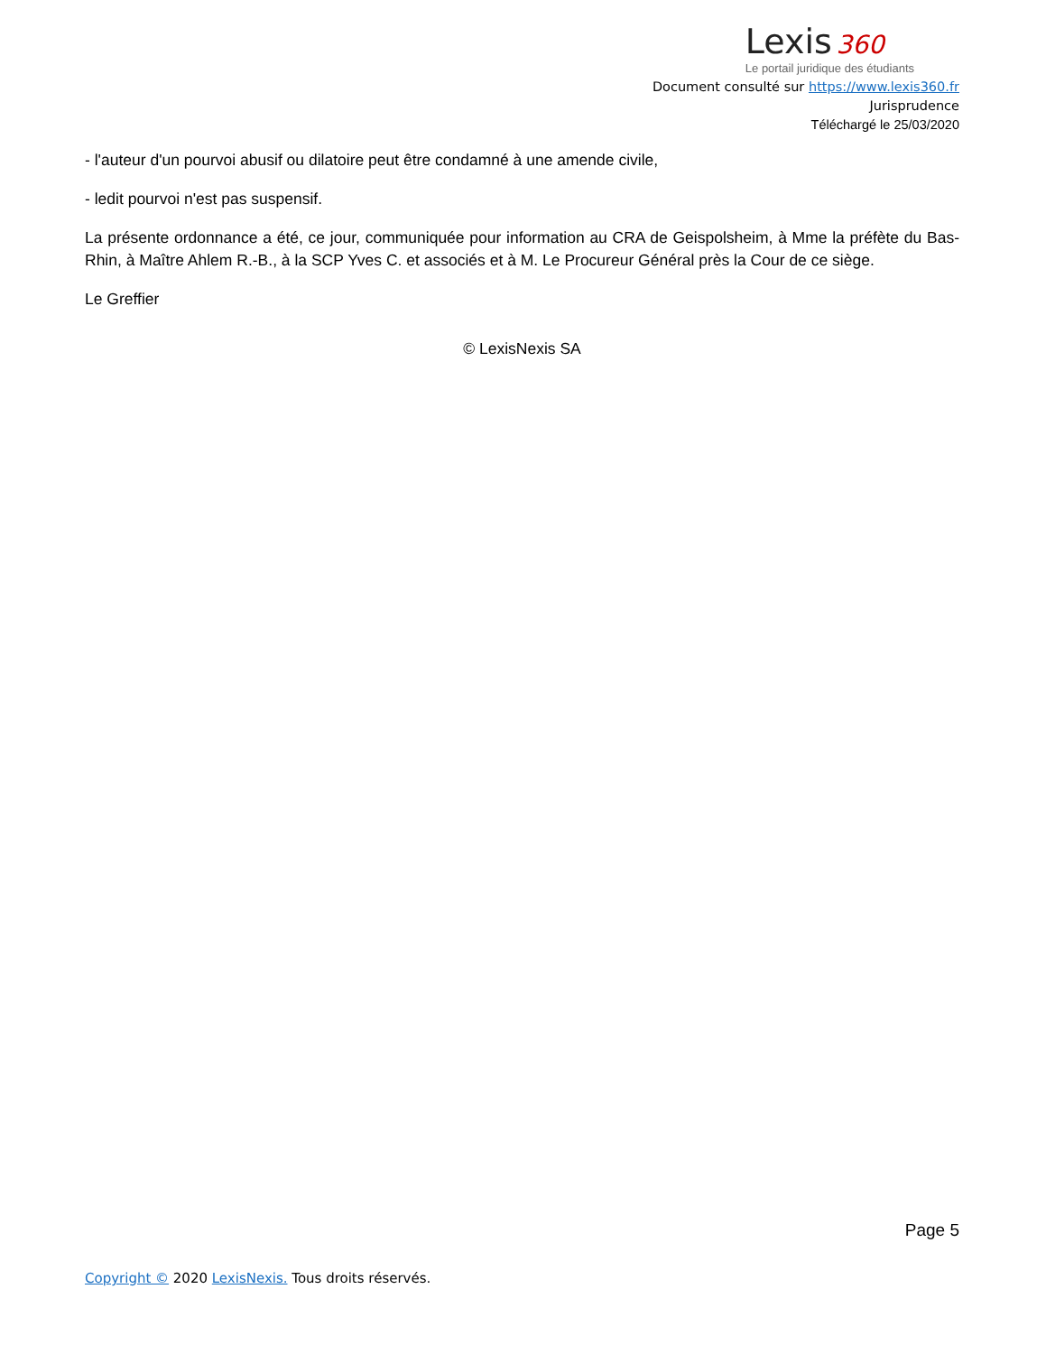Lexis 360
Le portail juridique des étudiants
Document consulté sur https://www.lexis360.fr
Jurisprudence
Téléchargé le 25/03/2020
- l'auteur d'un pourvoi abusif ou dilatoire peut être condamné à une amende civile,
- ledit pourvoi n'est pas suspensif.
La présente ordonnance a été, ce jour, communiquée pour information au CRA de Geispolsheim, à Mme la préfète du Bas-Rhin, à Maître Ahlem R.-B., à la SCP Yves C. et associés et à M. Le Procureur Général près la Cour de ce siège.
Le Greffier
© LexisNexis SA
Page 5
Copyright © 2020 LexisNexis. Tous droits réservés.